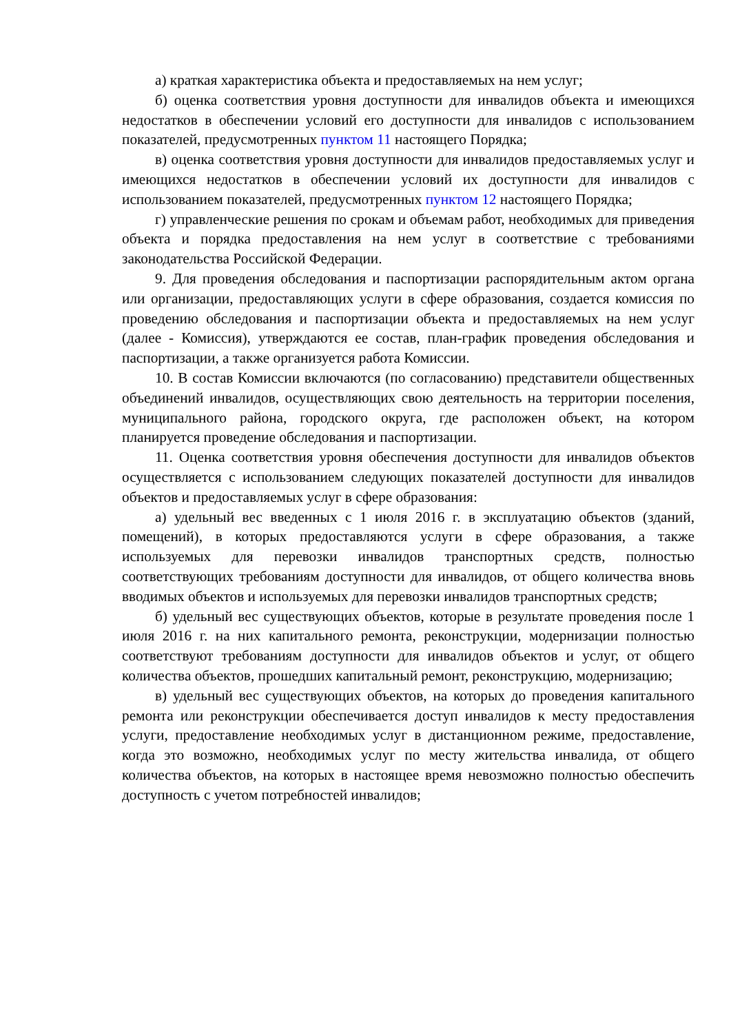а) краткая характеристика объекта и предоставляемых на нем услуг;
б) оценка соответствия уровня доступности для инвалидов объекта и имеющихся недостатков в обеспечении условий его доступности для инвалидов с использованием показателей, предусмотренных пунктом 11 настоящего Порядка;
в) оценка соответствия уровня доступности для инвалидов предоставляемых услуг и имеющихся недостатков в обеспечении условий их доступности для инвалидов с использованием показателей, предусмотренных пунктом 12 настоящего Порядка;
г) управленческие решения по срокам и объемам работ, необходимых для приведения объекта и порядка предоставления на нем услуг в соответствие с требованиями законодательства Российской Федерации.
9. Для проведения обследования и паспортизации распорядительным актом органа или организации, предоставляющих услуги в сфере образования, создается комиссия по проведению обследования и паспортизации объекта и предоставляемых на нем услуг (далее - Комиссия), утверждаются ее состав, план-график проведения обследования и паспортизации, а также организуется работа Комиссии.
10. В состав Комиссии включаются (по согласованию) представители общественных объединений инвалидов, осуществляющих свою деятельность на территории поселения, муниципального района, городского округа, где расположен объект, на котором планируется проведение обследования и паспортизации.
11. Оценка соответствия уровня обеспечения доступности для инвалидов объектов осуществляется с использованием следующих показателей доступности для инвалидов объектов и предоставляемых услуг в сфере образования:
а) удельный вес введенных с 1 июля 2016 г. в эксплуатацию объектов (зданий, помещений), в которых предоставляются услуги в сфере образования, а также используемых для перевозки инвалидов транспортных средств, полностью соответствующих требованиям доступности для инвалидов, от общего количества вновь вводимых объектов и используемых для перевозки инвалидов транспортных средств;
б) удельный вес существующих объектов, которые в результате проведения после 1 июля 2016 г. на них капитального ремонта, реконструкции, модернизации полностью соответствуют требованиям доступности для инвалидов объектов и услуг, от общего количества объектов, прошедших капитальный ремонт, реконструкцию, модернизацию;
в) удельный вес существующих объектов, на которых до проведения капитального ремонта или реконструкции обеспечивается доступ инвалидов к месту предоставления услуги, предоставление необходимых услуг в дистанционном режиме, предоставление, когда это возможно, необходимых услуг по месту жительства инвалида, от общего количества объектов, на которых в настоящее время невозможно полностью обеспечить доступность с учетом потребностей инвалидов;